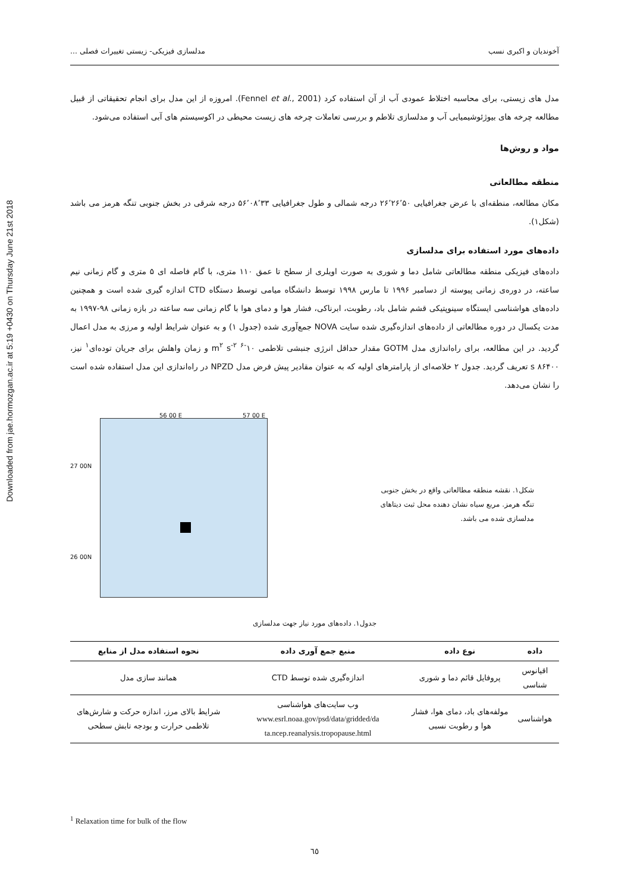Downloaded from jae.hormozgan.ac.ir at 5:19 +0430 on Thursday June 21st 2018
آخوندیان و اکبری نسب مدلسازی فیزیکی- زیستی تغییرات فصلی ...
مدل های زیستی، برای محاسبه اختلاط عمودی آب از آن استفاده کرد (Fennel et al., 2001). امروزه از این مدل برای انجام تحقیقاتی از قبیل مطالعه چرخه های بیوژئوشیمیایی آب و مدلسازی تلاطم و بررسی تعاملات چرخه های زیست محیطی در اکوسیستم های آبی استفاده می‌شود.
مواد و روش‌ها
منطقه مطالعاتی
مکان مطالعه، منطقه‌ای با عرض جغرافیایی ۲۶٬۲۶٬۵۰ درجه شمالی و طول جغرافیایی ۵۶٬۰۸٬۳۳ درجه شرقی در بخش جنوبی تنگه هرمز می باشد (شکل۱).
داده‌های مورد استفاده برای مدلسازی
داده‌های فیزیکی منطقه مطالعاتی شامل دما و شوری به صورت اویلری از سطح تا عمق ۱۱۰ متری، با گام فاصله ای ۵ متری و گام زمانی نیم ساعته، در دوره‌ی زمانی پیوسته از دسامبر ۱۹۹۶ تا مارس ۱۹۹۸ توسط دانشگاه میامی توسط دستگاه CTD اندازه گیری شده است و همچنین داده‌های هواشناسی ایستگاه سینوپتیکی قشم شامل باد، رطوبت، ابرناکی، فشار هوا و دمای هوا با گام زمانی سه ساعته در بازه زمانی ۹۸-۱۹۹۷ به مدت یکسال در دوره مطالعاتی از داده‌های اندازه‌گیری شده سایت NOVA جمع‌آوری شده (جدول ۱) و به عنوان شرایط اولیه و مرزی به مدل اعمال گردید. در این مطالعه، برای راه‌اندازی مدل GOTM مقدار حداقل انرژی جنبشی تلاطمی ۱۰<sup>-۶</sup> m<sup>۲</sup> s<sup>-۲</sup> و زمان واهلش برای جریان توده‌ای<sup>۱</sup> نیز، ۸۶۴۰۰ s تعریف گردید. جدول ۲ خلاصه‌ای از پارامترهای اولیه که به عنوان مقادیر پیش فرض مدل NPZD در راه‌اندازی این مدل استفاده شده است را نشان می‌دهد.
56 00 E 57 00 E
27 00N
26 00N
شکل۱. نقشه منطقه مطالعاتی واقع در بخش جنوبی تنگه هرمز. مربع سیاه نشان دهنده محل ثبت دیتاهای مدلسازی شده می باشد.
جدول۱. داده‌های مورد نیاز جهت مدلسازی
| داده | نوع داده | منبع جمع آوری داده | نحوه استفاده مدل از منابع |
| --- | --- | --- | --- |
| اقیانوس شناسی | پروفایل قائم دما و شوری | اندازه‌گیری شده توسط CTD | همانند سازی مدل |
| هواشناسی | مولفه‌های باد، دمای هوا، فشار هوا و رطوبت نسبی | وب سایت‌های هواشناسی www.esrl.noaa.gov/psd/data/gridded/da ta.ncep.reanalysis.tropopause.html | شرایط بالای مرز، اندازه حرکت و شارش‌های تلاطمی حرارت و بودجه تابش سطحی |
<sup>1</sup> Relaxation time for bulk of the flow
٦٥